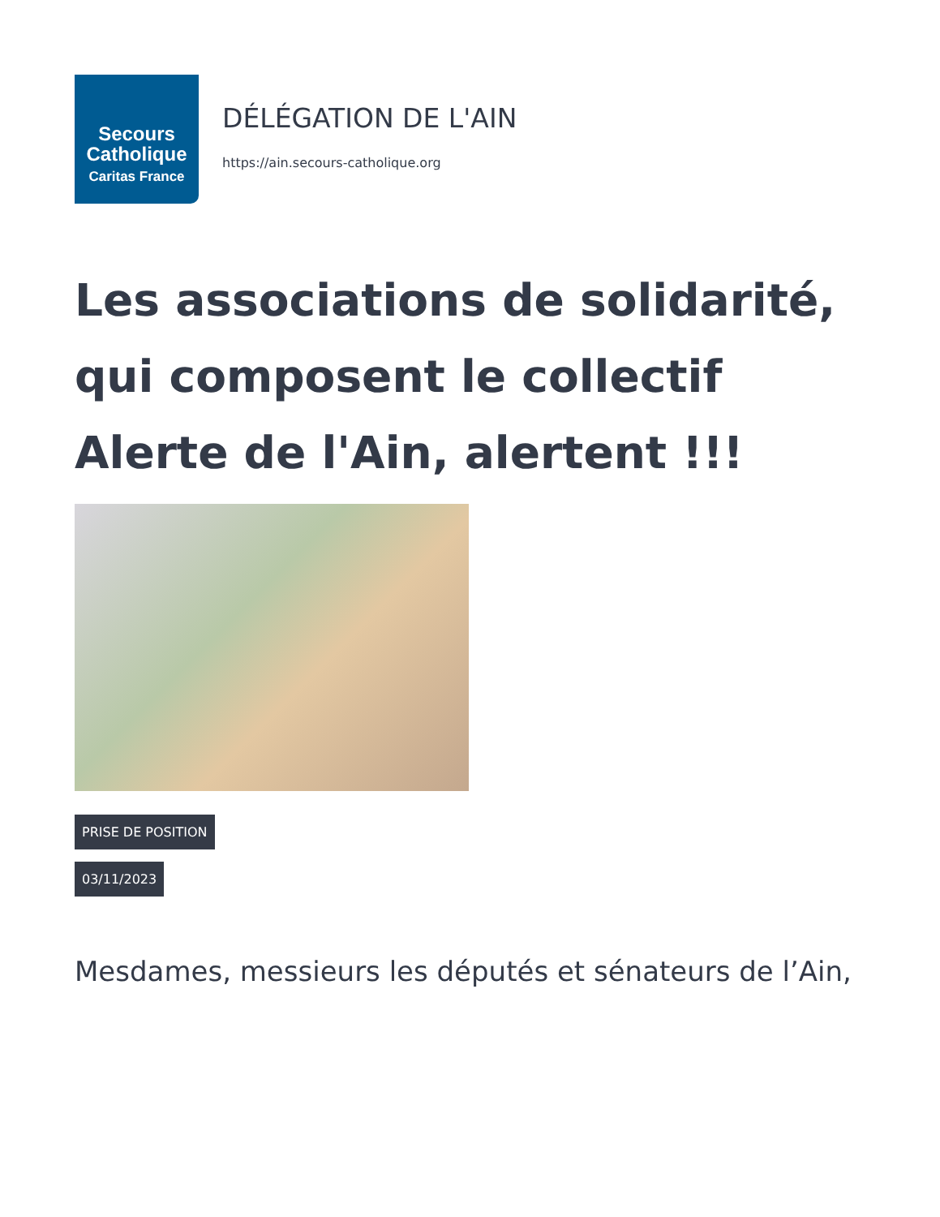Secours
Catholique
Caritas France
DÉLÉGATION DE L'AIN
https://ain.secours-catholique.org
Les associations de solidarité, qui composent le collectif Alerte de l'Ain, alertent !!!
PRISE DE POSITION
03/11/2023
Mesdames, messieurs les députés et sénateurs de l’Ain,